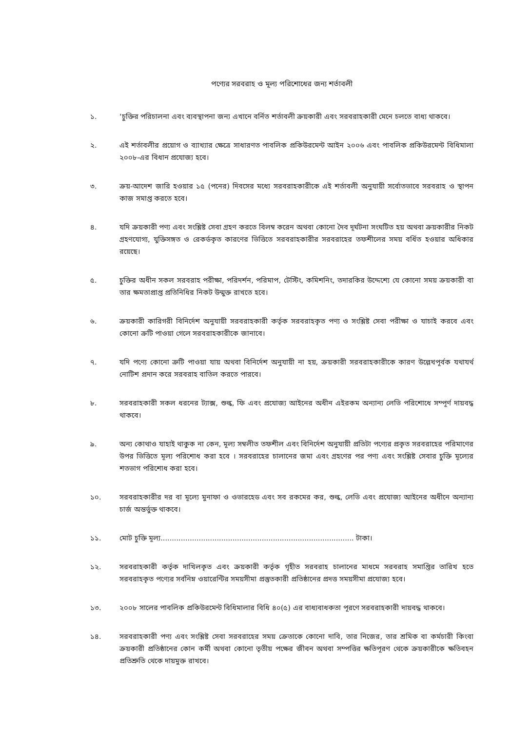পণ্যের সরবরাহ ও মূল্য পরিশোধের জন্য শর্তাবলী
১. ‘চুক্তির পরিচালনা এবং ব্যবস্থাপনা জন্য এখানে বর্নিত শর্তাবলী ক্রয়কারী এবং সরবরাহকারী মেনে চলতে বাধ্য থাকবে।
২. এই শর্তাবলীর প্রয়োগ ও ব্যাখ্যার ক্ষেত্রে সাধারণত পাবলিক প্রকিউরমেন্ট আইন ২০০৬ এবং পাবলিক প্রকিউরমেন্ট বিধিমালা ২০০৮-এর বিধান প্রযোজ্য হবে।
৩. ক্রয়-আদেশ জারি হওয়ার ১৫ (পনের) দিবসের মধ্যে সরবরাহকারীকে এই শর্তাবলী অনুযায়ী সর্বোতভাবে সরবরাহ ও স্থাপন কাজ সমাপ্ত করতে হবে।
৪. যদি ক্রয়কারী পণ্য এবং সংশ্লিষ্ট সেবা গ্রহণ করতে বিলম্ব করেন অথবা কোনো দৈব দূর্ঘটনা সংঘটিত হয় অথবা ক্রয়কারীর নিকট গ্রহণযোগ্য, যুক্তিসঙ্গত ও রেকর্ডকৃত কারণের ভিত্তিতে সরবরাহকারীর সরবরাহের তফশীলের সময় বর্ধিত হওয়ার অধিকার রয়েছে।
৫. চুক্তির অধীন সকল সরবরাহ পরীক্ষা, পরিদর্শন, পরিমাপ, টেস্টিং, কমিশনিং, তদারকির উদ্দেশ্যে যে কোনো সময় ক্রয়কারী বা তার ক্ষমতাপ্রাপ্ত প্রতিনিধির নিকট উন্মুক্ত রাখতে হবে।
৬. ক্রয়কারী কারিগরী বিনির্দেশ অনুযায়ী সরবরাহকারী কর্তৃক সরবরাহকৃত পণ্য ও সংশ্লিষ্ট সেবা পরীক্ষা ও যাচাই করবে এবং কোনো ক্রটি পাওয়া গেলে সরবরাহকারীকে জানাবে।
৭. যদি পণ্যে কোনো ত্রুটি পাওয়া যায় অথবা বিনির্দেশ অনুযায়ী না হয়, ক্রয়কারী সরবরাহকারীকে কারণ উল্লেখপূর্বক যথাযর্থ নোটিশ প্রদান করে সরবরাহ বাতিল করতে পারবে।
৮. সরবরাহকারী সকল ধরনের ট্যাক্স, শুল্ক, ফি এবং প্রযোজ্য আইনের অধীন এইরকম অন্যান্য লেভি পরিশোধে সম্পূর্ণ দায়বদ্ধ থাকবে।
৯. অন্য কোথাও যাহাই থাকুক না কেন, মূল্য সম্বলীত তফশীল এবং বিনির্দেশ অনুযায়ী প্রতিটা পণ্যের প্রকৃত সরবরাহের পরিমাণের উপর ভিত্তিতে মূল্য পরিশোধ করা হবে । সরবরাহের চালানের জমা এবং গ্রহণের পর পণ্য এবং সংশ্লিষ্ট সেবার চুক্তি মূল্যের শতভাগ পরিশোধ করা হবে।
১০. সরবরাহকারীর দর বা মূল্যে মুনাফা ও ওভারহেড এবং সব রকমের কর, শুল্ক, লেভি এবং প্রযোজ্য আইনের অধীনে অন্যান্য চার্জ অন্তর্ভুক্ত থাকবে।
১১. মোট চুক্তি মূল্য...................................................................................... টাকা।
১২. সরবরাহকারী কর্তৃক দাখিলকৃত এবং ক্রয়কারী কর্তৃক গৃহীত সরবরাহ চালানের মাধমে সরবরাহ সমাপ্তির তারিখ হতে সরবরাহকৃত পণ্যের সর্বনিম্ন ওয়ারেন্টির সময়সীমা প্রস্তুতকারী প্রতিষ্ঠানের প্রদত্ত সময়সীমা প্রযোজ্য হবে।
১৩. ২০০৮ সালের পাবলিক প্রকিউরমেন্ট বিধিমালার বিধি ৪০(৫) এর বাধ্যবাধকতা পূরণে সরবরাহকারী দায়বদ্ধ থাকবে।
১৪. সরবরাহকারী পণ্য এবং সংশ্লিষ্ট সেবা সরবরাহের সময় ক্রেতাকে কোনো দাবি, তার নিজের, তার শ্রমিক বা কর্মচারী কিংবা ক্রয়কারী প্রতিষ্ঠানের কোন কর্মী অথবা কোনো তৃতীয় পক্ষের জীবন অথবা সম্পত্তির ক্ষতিপূরণ থেকে ক্রয়কারীকে ক্ষতিবহন প্রতিশ্রুতি থেকে দায়মুক্ত রাখবে।